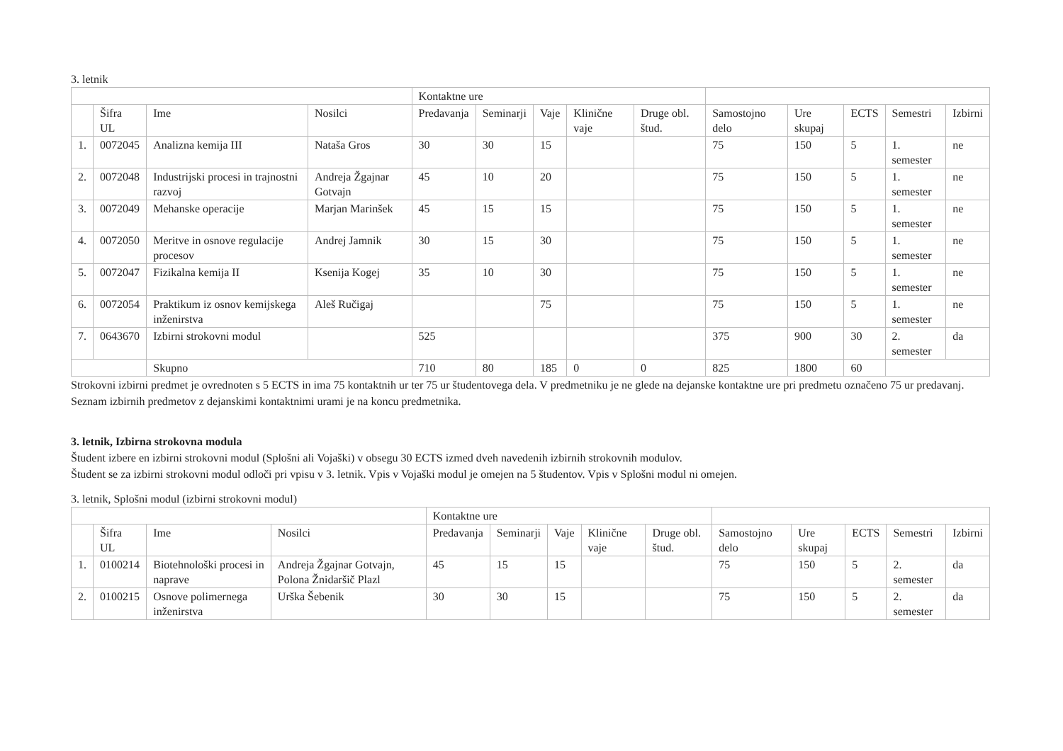3. letnik
| | | | | Kontaktne ure | | | | | | | | | |
| --- | --- | --- | --- | --- | --- | --- | --- | --- | --- | --- | --- | --- | --- |
| | Šifra UL | Ime | Nosilci | Predavanja | Seminarji | Vaje | Klinične vaje | Druge obl. štud. | Samostojno delo | Ure skupaj | ECTS | Semestri | Izbirni |
| 1. | 0072045 | Analizna kemija III | Nataša Gros | 30 | 30 | 15 | | | 75 | 150 | 5 | 1. semester | ne |
| 2. | 0072048 | Industrijski procesi in trajnostni razvoj | Andreja Žgajnar Gotvajn | 45 | 10 | 20 | | | 75 | 150 | 5 | 1. semester | ne |
| 3. | 0072049 | Mehanske operacije | Marjan Marinšek | 45 | 15 | 15 | | | 75 | 150 | 5 | 1. semester | ne |
| 4. | 0072050 | Meritve in osnove regulacije procesov | Andrej Jamnik | 30 | 15 | 30 | | | 75 | 150 | 5 | 1. semester | ne |
| 5. | 0072047 | Fizikalna kemija II | Ksenija Kogej | 35 | 10 | 30 | | | 75 | 150 | 5 | 1. semester | ne |
| 6. | 0072054 | Praktikum iz osnov kemijskega inženirstva | Aleš Ručigaj | | | 75 | | | 75 | 150 | 5 | 1. semester | ne |
| 7. | 0643670 | Izbirni strokovni modul | | 525 | | | | | 375 | 900 | 30 | 2. semester | da |
| | | Skupno | | 710 | 80 | 185 | 0 | 0 | 825 | 1800 | 60 | | |
Strokovni izbirni predmet je ovrednoten s 5 ECTS in ima 75 kontaktnih ur ter 75 ur študentovega dela. V predmetniku je ne glede na dejanske kontaktne ure pri predmetu označeno 75 ur predavanj. Seznam izbirnih predmetov z dejanskimi kontaktnimi urami je na koncu predmetnika.
3. letnik, Izbirna strokovna modula
Študent izbere en izbirni strokovni modul (Splošni ali Vojaški) v obsegu 30 ECTS izmed dveh navedenih izbirnih strokovnih modulov.
Študent se za izbirni strokovni modul odloči pri vpisu v 3. letnik. Vpis v Vojaški modul je omejen na 5 študentov. Vpis v Splošni modul ni omejen.
3. letnik, Splošni modul (izbirni strokovni modul)
| | | | | Kontaktne ure | | | | | | | | | |
| --- | --- | --- | --- | --- | --- | --- | --- | --- | --- | --- | --- | --- | --- |
| | Šifra UL | Ime | Nosilci | Predavanja | Seminarji | Vaje | Klinične vaje | Druge obl. štud. | Samostojno delo | Ure skupaj | ECTS | Semestri | Izbirni |
| 1. | 0100214 | Biotehnološki procesi in naprave | Andreja Žgajnar Gotvajn, Polona Žnidaršič Plazl | 45 | 15 | 15 | | | 75 | 150 | 5 | 2. semester | da |
| 2. | 0100215 | Osnove polimernega inženirstva | Urška Šebenik | 30 | 30 | 15 | | | 75 | 150 | 5 | 2. semester | da |